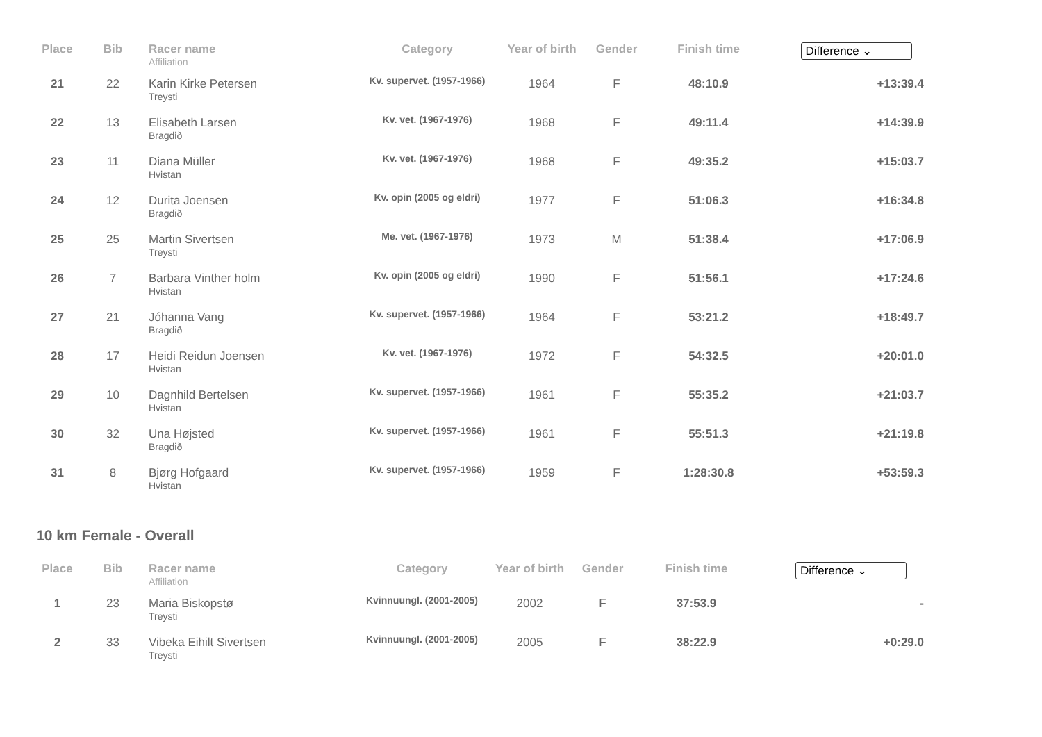| Place | Bib | Racer name Affiliation | Category | Year of birth | Gender | Finish time | Difference ⌄ |
| --- | --- | --- | --- | --- | --- | --- | --- |
| 21 | 22 | Karin Kirke Petersen Treysti | Kv. supervet. (1957-1966) | 1964 | F | 48:10.9 | +13:39.4 |
| 22 | 13 | Elisabeth Larsen Bragdið | Kv. vet. (1967-1976) | 1968 | F | 49:11.4 | +14:39.9 |
| 23 | 11 | Diana Müller Hvistan | Kv. vet. (1967-1976) | 1968 | F | 49:35.2 | +15:03.7 |
| 24 | 12 | Durita Joensen Bragdið | Kv. opin (2005 og eldri) | 1977 | F | 51:06.3 | +16:34.8 |
| 25 | 25 | Martin Sivertsen Treysti | Me. vet. (1967-1976) | 1973 | M | 51:38.4 | +17:06.9 |
| 26 | 7 | Barbara Vinther holm Hvistan | Kv. opin (2005 og eldri) | 1990 | F | 51:56.1 | +17:24.6 |
| 27 | 21 | Jóhanna Vang Bragdið | Kv. supervet. (1957-1966) | 1964 | F | 53:21.2 | +18:49.7 |
| 28 | 17 | Heidi Reidun Joensen Hvistan | Kv. vet. (1967-1976) | 1972 | F | 54:32.5 | +20:01.0 |
| 29 | 10 | Dagnhild Bertelsen Hvistan | Kv. supervet. (1957-1966) | 1961 | F | 55:35.2 | +21:03.7 |
| 30 | 32 | Una Højsted Bragdið | Kv. supervet. (1957-1966) | 1961 | F | 55:51.3 | +21:19.8 |
| 31 | 8 | Bjørg Hofgaard Hvistan | Kv. supervet. (1957-1966) | 1959 | F | 1:28:30.8 | +53:59.3 |
10 km Female - Overall
| Place | Bib | Racer name Affiliation | Category | Year of birth | Gender | Finish time | Difference ⌄ |
| --- | --- | --- | --- | --- | --- | --- | --- |
| 1 | 23 | Maria Biskopstø Treysti | Kvinnuungl. (2001-2005) | 2002 | F | 37:53.9 | - |
| 2 | 33 | Vibeka Eihilt Sivertsen Treysti | Kvinnuungl. (2001-2005) | 2005 | F | 38:22.9 | +0:29.0 |